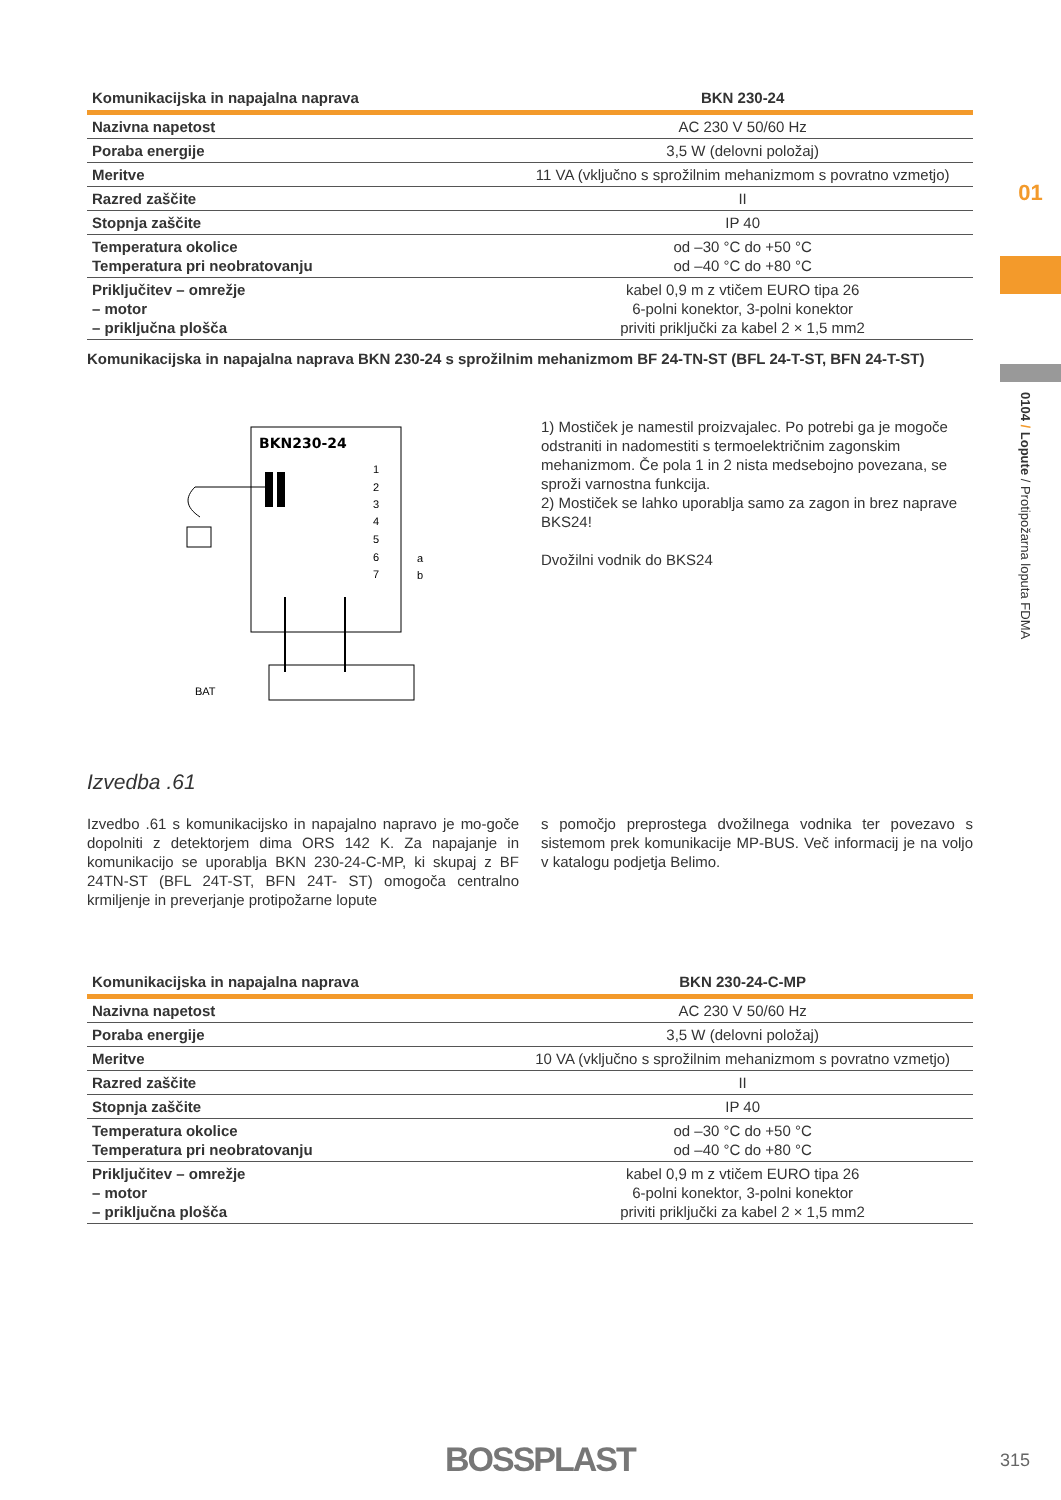| Komunikacijska in napajalna naprava | BKN 230-24 |
| --- | --- |
| Nazivna napetost | AC 230 V 50/60 Hz |
| Poraba energije | 3,5 W (delovni položaj) |
| Meritve | 11 VA (vključno s sprožilnim mehanizmom s povratno vzmetjo) |
| Razred zaščite | II |
| Stopnja zaščite | IP 40 |
| Temperatura okolice Temperatura pri neobratovanju | od –30 °C do +50 °C od –40 °C do +80 °C |
| Priključitev – omrežje – motor – priključna plošča | kabel 0,9 m z vtičem EURO tipa 26 6-polni konektor, 3-polni konektor priviti priključki za kabel 2 × 1,5 mm2 |
Komunikacijska in napajalna naprava BKN 230-24 s sprožilnim mehanizmom BF 24-TN-ST (BFL 24-T-ST, BFN 24-T-ST)
BKN230-24
1
2
3
4
5
6
7
a
b
BAT
1) Mostiček je namestil proizvajalec. Po potrebi ga je mogoče odstraniti in nadomestiti s termoelektričnim zagonskim mehanizmom. Če pola 1 in 2 nista medsebojno povezana, se sproži varnostna funkcija.
2) Mostiček se lahko uporablja samo za zagon in brez naprave BKS24!
Dvožilni vodnik do BKS24
Izvedba .61
Izvedbo .61 s komunikacijsko in napajalno napravo je mo-goče dopolniti z detektorjem dima ORS 142 K. Za napajanje in komunikacijo se uporablja BKN 230-24-C-MP, ki skupaj z BF 24TN-ST (BFL 24T-ST, BFN 24T- ST) omogoča centralno krmiljenje in preverjanje protipožarne lopute
s pomočjo preprostega dvožilnega vodnika ter povezavo s sistemom prek komunikacije MP-BUS. Več informacij je na voljo v katalogu podjetja Belimo.
| Komunikacijska in napajalna naprava | BKN 230-24-C-MP |
| --- | --- |
| Nazivna napetost | AC 230 V 50/60 Hz |
| Poraba energije | 3,5 W (delovni položaj) |
| Meritve | 10 VA (vključno s sprožilnim mehanizmom s povratno vzmetjo) |
| Razred zaščite | II |
| Stopnja zaščite | IP 40 |
| Temperatura okolice Temperatura pri neobratovanju | od –30 °C do +50 °C od –40 °C do +80 °C |
| Priključitev – omrežje – motor – priključna plošča | kabel 0,9 m z vtičem EURO tipa 26 6-polni konektor, 3-polni konektor priviti priključki za kabel 2 × 1,5 mm2 |
01
0104 / Lopute / Protipožarna loputa FDMA
BOSSPLAST 315